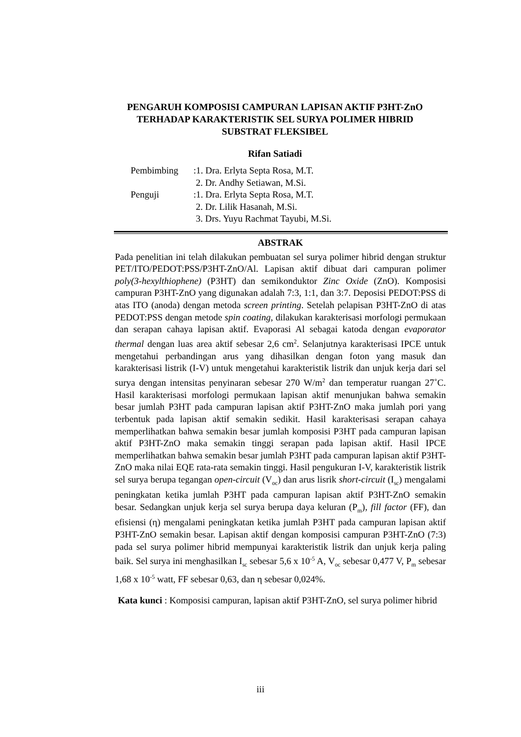PENGARUH KOMPOSISI CAMPURAN LAPISAN AKTIF P3HT-ZnO
TERHADAP KARAKTERISTIK SEL SURYA POLIMER HIBRID
SUBSTRAT FLEKSIBEL
Rifan Satiadi
| Pembimbing | :1. Dra. Erlyta Septa Rosa, M.T. |
| | 2. Dr. Andhy Setiawan, M.Si. |
| Penguji | :1. Dra. Erlyta Septa Rosa, M.T. |
| | 2. Dr. Lilik Hasanah, M.Si. |
| | 3. Drs. Yuyu Rachmat Tayubi, M.Si. |
ABSTRAK
Pada penelitian ini telah dilakukan pembuatan sel surya polimer hibrid dengan struktur PET/ITO/PEDOT:PSS/P3HT-ZnO/Al. Lapisan aktif dibuat dari campuran polimer poly(3-hexylthiophene) (P3HT) dan semikonduktor Zinc Oxide (ZnO). Komposisi campuran P3HT-ZnO yang digunakan adalah 7:3, 1:1, dan 3:7. Deposisi PEDOT:PSS di atas ITO (anoda) dengan metoda screen printing. Setelah pelapisan P3HT-ZnO di atas PEDOT:PSS dengan metode spin coating, dilakukan karakterisasi morfologi permukaan dan serapan cahaya lapisan aktif. Evaporasi Al sebagai katoda dengan evaporator thermal dengan luas area aktif sebesar 2,6 cm<sup>2</sup>. Selanjutnya karakterisasi IPCE untuk mengetahui perbandingan arus yang dihasilkan dengan foton yang masuk dan karakterisasi listrik (I-V) untuk mengetahui karakteristik listrik dan unjuk kerja dari sel surya dengan intensitas penyinaran sebesar 270 W/m<sup>2</sup> dan temperatur ruangan 27˚C. Hasil karakterisasi morfologi permukaan lapisan aktif menunjukan bahwa semakin besar jumlah P3HT pada campuran lapisan aktif P3HT-ZnO maka jumlah pori yang terbentuk pada lapisan aktif semakin sedikit. Hasil karakterisasi serapan cahaya memperlihatkan bahwa semakin besar jumlah komposisi P3HT pada campuran lapisan aktif P3HT-ZnO maka semakin tinggi serapan pada lapisan aktif. Hasil IPCE memperlihatkan bahwa semakin besar jumlah P3HT pada campuran lapisan aktif P3HT-ZnO maka nilai EQE rata-rata semakin tinggi. Hasil pengukuran I-V, karakteristik listrik sel surya berupa tegangan open-circuit (V<sub>oc</sub>) dan arus lisrik short-circuit (I<sub>sc</sub>) mengalami peningkatan ketika jumlah P3HT pada campuran lapisan aktif P3HT-ZnO semakin besar. Sedangkan unjuk kerja sel surya berupa daya keluran (P<sub>m</sub>), fill factor (FF), dan efisiensi (η) mengalami peningkatan ketika jumlah P3HT pada campuran lapisan aktif P3HT-ZnO semakin besar. Lapisan aktif dengan komposisi campuran P3HT-ZnO (7:3) pada sel surya polimer hibrid mempunyai karakteristik listrik dan unjuk kerja paling baik. Sel surya ini menghasilkan I<sub>sc</sub> sebesar 5,6 x 10<sup>-5</sup> A, V<sub>oc</sub> sebesar 0,477 V, P<sub>m</sub> sebesar 1,68 x 10<sup>-5</sup> watt, FF sebesar 0,63, dan η sebesar 0,024%.
Kata kunci : Komposisi campuran, lapisan aktif P3HT-ZnO, sel surya polimer hibrid
iii